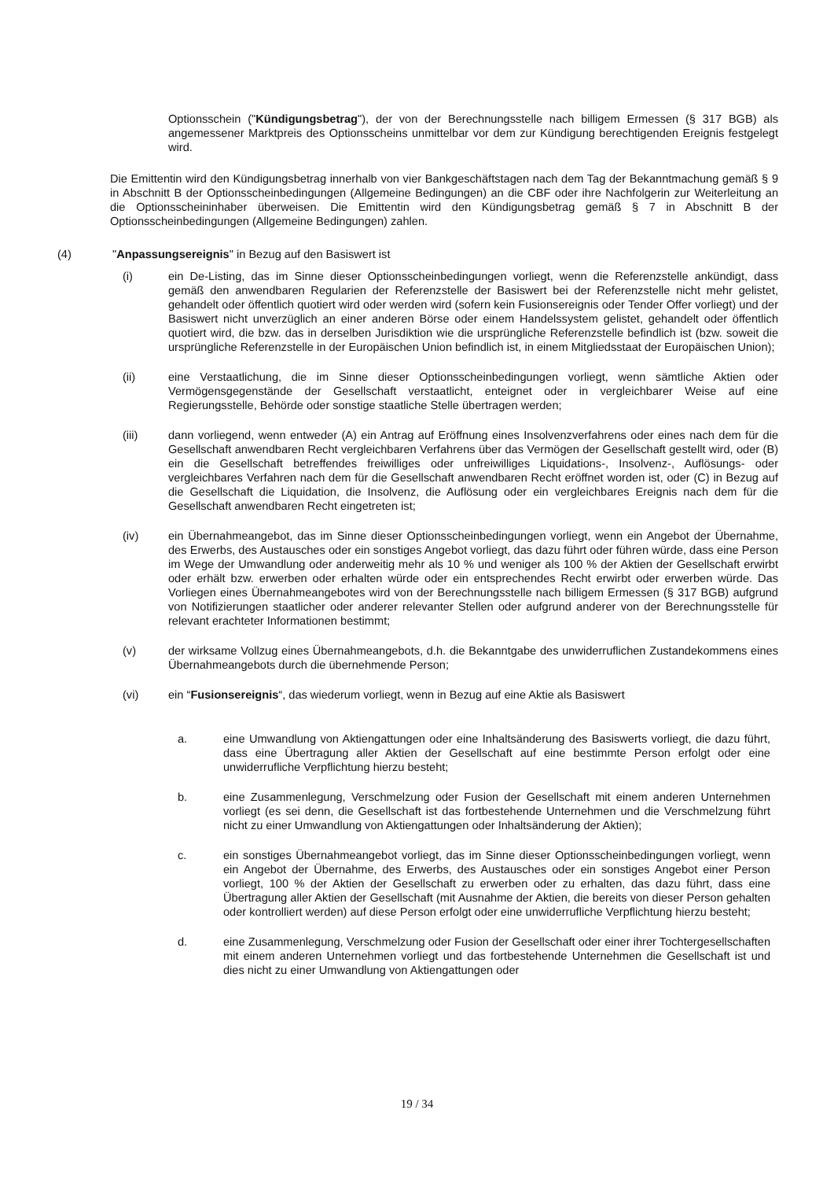Optionsschein ("Kündigungsbetrag"), der von der Berechnungsstelle nach billigem Ermessen (§ 317 BGB) als angemessener Marktpreis des Optionsscheins unmittelbar vor dem zur Kündigung berechtigenden Ereignis festgelegt wird.
Die Emittentin wird den Kündigungsbetrag innerhalb von vier Bankgeschäftstagen nach dem Tag der Bekanntmachung gemäß § 9 in Abschnitt B der Optionsscheinbedingungen (Allgemeine Bedingungen) an die CBF oder ihre Nachfolgerin zur Weiterleitung an die Optionsscheininhaber überweisen. Die Emittentin wird den Kündigungsbetrag gemäß § 7 in Abschnitt B der Optionsscheinbedingungen (Allgemeine Bedingungen) zahlen.
(4) "Anpassungsereignis" in Bezug auf den Basiswert ist
(i) ein De-Listing, das im Sinne dieser Optionsscheinbedingungen vorliegt, wenn die Referenzstelle ankündigt, dass gemäß den anwendbaren Regularien der Referenzstelle der Basiswert bei der Referenzstelle nicht mehr gelistet, gehandelt oder öffentlich quotiert wird oder werden wird (sofern kein Fusionsereignis oder Tender Offer vorliegt) und der Basiswert nicht unverzüglich an einer anderen Börse oder einem Handelssystem gelistet, gehandelt oder öffentlich quotiert wird, die bzw. das in derselben Jurisdiktion wie die ursprüngliche Referenzstelle befindlich ist (bzw. soweit die ursprüngliche Referenzstelle in der Europäischen Union befindlich ist, in einem Mitgliedsstaat der Europäischen Union);
(ii) eine Verstaatlichung, die im Sinne dieser Optionsscheinbedingungen vorliegt, wenn sämtliche Aktien oder Vermögensgegenstände der Gesellschaft verstaatlicht, enteignet oder in vergleichbarer Weise auf eine Regierungsstelle, Behörde oder sonstige staatliche Stelle übertragen werden;
(iii) dann vorliegend, wenn entweder (A) ein Antrag auf Eröffnung eines Insolvenzverfahrens oder eines nach dem für die Gesellschaft anwendbaren Recht vergleichbaren Verfahrens über das Vermögen der Gesellschaft gestellt wird, oder (B) ein die Gesellschaft betreffendes freiwilliges oder unfreiwilliges Liquidations-, Insolvenz-, Auflösungs- oder vergleichbares Verfahren nach dem für die Gesellschaft anwendbaren Recht eröffnet worden ist, oder (C) in Bezug auf die Gesellschaft die Liquidation, die Insolvenz, die Auflösung oder ein vergleichbares Ereignis nach dem für die Gesellschaft anwendbaren Recht eingetreten ist;
(iv) ein Übernahmeangebot, das im Sinne dieser Optionsscheinbedingungen vorliegt, wenn ein Angebot der Übernahme, des Erwerbs, des Austausches oder ein sonstiges Angebot vorliegt, das dazu führt oder führen würde, dass eine Person im Wege der Umwandlung oder anderweitig mehr als 10 % und weniger als 100 % der Aktien der Gesellschaft erwirbt oder erhält bzw. erwerben oder erhalten würde oder ein entsprechendes Recht erwirbt oder erwerben würde. Das Vorliegen eines Übernahmeangebotes wird von der Berechnungsstelle nach billigem Ermessen (§ 317 BGB) aufgrund von Notifizierungen staatlicher oder anderer relevanter Stellen oder aufgrund anderer von der Berechnungsstelle für relevant erachteter Informationen bestimmt;
(v) der wirksame Vollzug eines Übernahmeangebots, d.h. die Bekanntgabe des unwiderruflichen Zustandekommens eines Übernahmeangebots durch die übernehmende Person;
(vi) ein “Fusionsereignis“, das wiederum vorliegt, wenn in Bezug auf eine Aktie als Basiswert
a. eine Umwandlung von Aktiengattungen oder eine Inhaltsänderung des Basiswerts vorliegt, die dazu führt, dass eine Übertragung aller Aktien der Gesellschaft auf eine bestimmte Person erfolgt oder eine unwiderrufliche Verpflichtung hierzu besteht;
b. eine Zusammenlegung, Verschmelzung oder Fusion der Gesellschaft mit einem anderen Unternehmen vorliegt (es sei denn, die Gesellschaft ist das fortbestehende Unternehmen und die Verschmelzung führt nicht zu einer Umwandlung von Aktiengattungen oder Inhaltsänderung der Aktien);
c. ein sonstiges Übernahmeangebot vorliegt, das im Sinne dieser Optionsscheinbedingungen vorliegt, wenn ein Angebot der Übernahme, des Erwerbs, des Austausches oder ein sonstiges Angebot einer Person vorliegt, 100 % der Aktien der Gesellschaft zu erwerben oder zu erhalten, das dazu führt, dass eine Übertragung aller Aktien der Gesellschaft (mit Ausnahme der Aktien, die bereits von dieser Person gehalten oder kontrolliert werden) auf diese Person erfolgt oder eine unwiderrufliche Verpflichtung hierzu besteht;
d. eine Zusammenlegung, Verschmelzung oder Fusion der Gesellschaft oder einer ihrer Tochtergesellschaften mit einem anderen Unternehmen vorliegt und das fortbestehende Unternehmen die Gesellschaft ist und dies nicht zu einer Umwandlung von Aktiengattungen oder
19 / 34